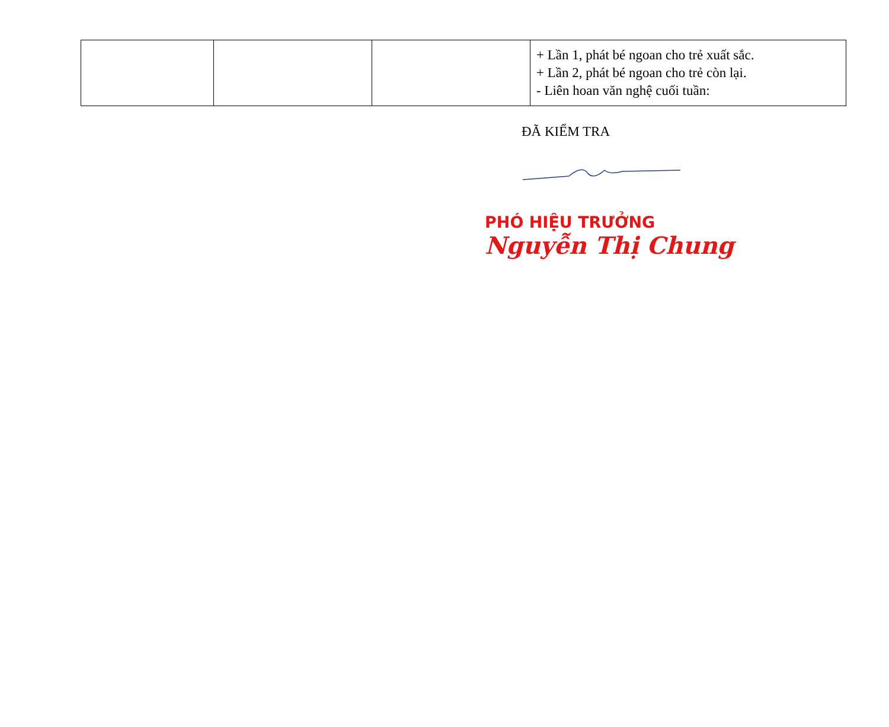| | | | + Lần 1, phát bé ngoan cho trẻ xuất sắc. + Lần 2, phát bé ngoan cho trẻ còn lại. - Liên hoan văn nghệ cuối tuần: |
ĐÃ KIỂM TRA
PHÓ HIỆU TRƯỞNG
Nguyễn Thị Chung